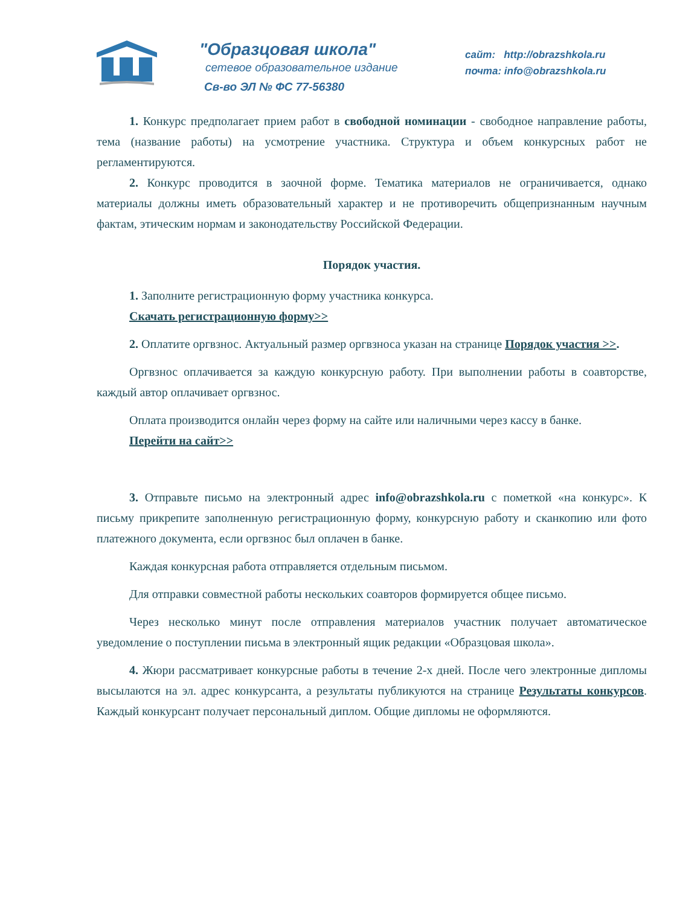"Образцовая школа"
сетевое образовательное издание
Св-во ЭЛ № ФС 77-56380
сайт: http://obrazshkola.ru
почта: info@obrazshkola.ru
1. Конкурс предполагает прием работ в свободной номинации - свободное направление работы, тема (название работы) на усмотрение участника. Структура и объем конкурсных работ не регламентируются.
2. Конкурс проводится в заочной форме. Тематика материалов не ограничивается, однако материалы должны иметь образовательный характер и не противоречить общепризнанным научным фактам, этическим нормам и законодательству Российской Федерации.
Порядок участия.
1. Заполните регистрационную форму участника конкурса.
Скачать регистрационную форму>>
2. Оплатите оргвзнос. Актуальный размер оргвзноса указан на странице Порядок участия >>.
Оргвзнос оплачивается за каждую конкурсную работу. При выполнении работы в соавторстве, каждый автор оплачивает оргвзнос.
Оплата производится онлайн через форму на сайте или наличными через кассу в банке.
Перейти на сайт>>
3. Отправьте письмо на электронный адрес info@obrazshkola.ru с пометкой «на конкурс». К письму прикрепите заполненную регистрационную форму, конкурсную работу и сканкопию или фото платежного документа, если оргвзнос был оплачен в банке.
Каждая конкурсная работа отправляется отдельным письмом.
Для отправки совместной работы нескольких соавторов формируется общее письмо.
Через несколько минут после отправления материалов участник получает автоматическое уведомление о поступлении письма в электронный ящик редакции «Образцовая школа».
4. Жюри рассматривает конкурсные работы в течение 2-х дней. После чего электронные дипломы высылаются на эл. адрес конкурсанта, а результаты публикуются на странице Результаты конкурсов. Каждый конкурсант получает персональный диплом. Общие дипломы не оформляются.